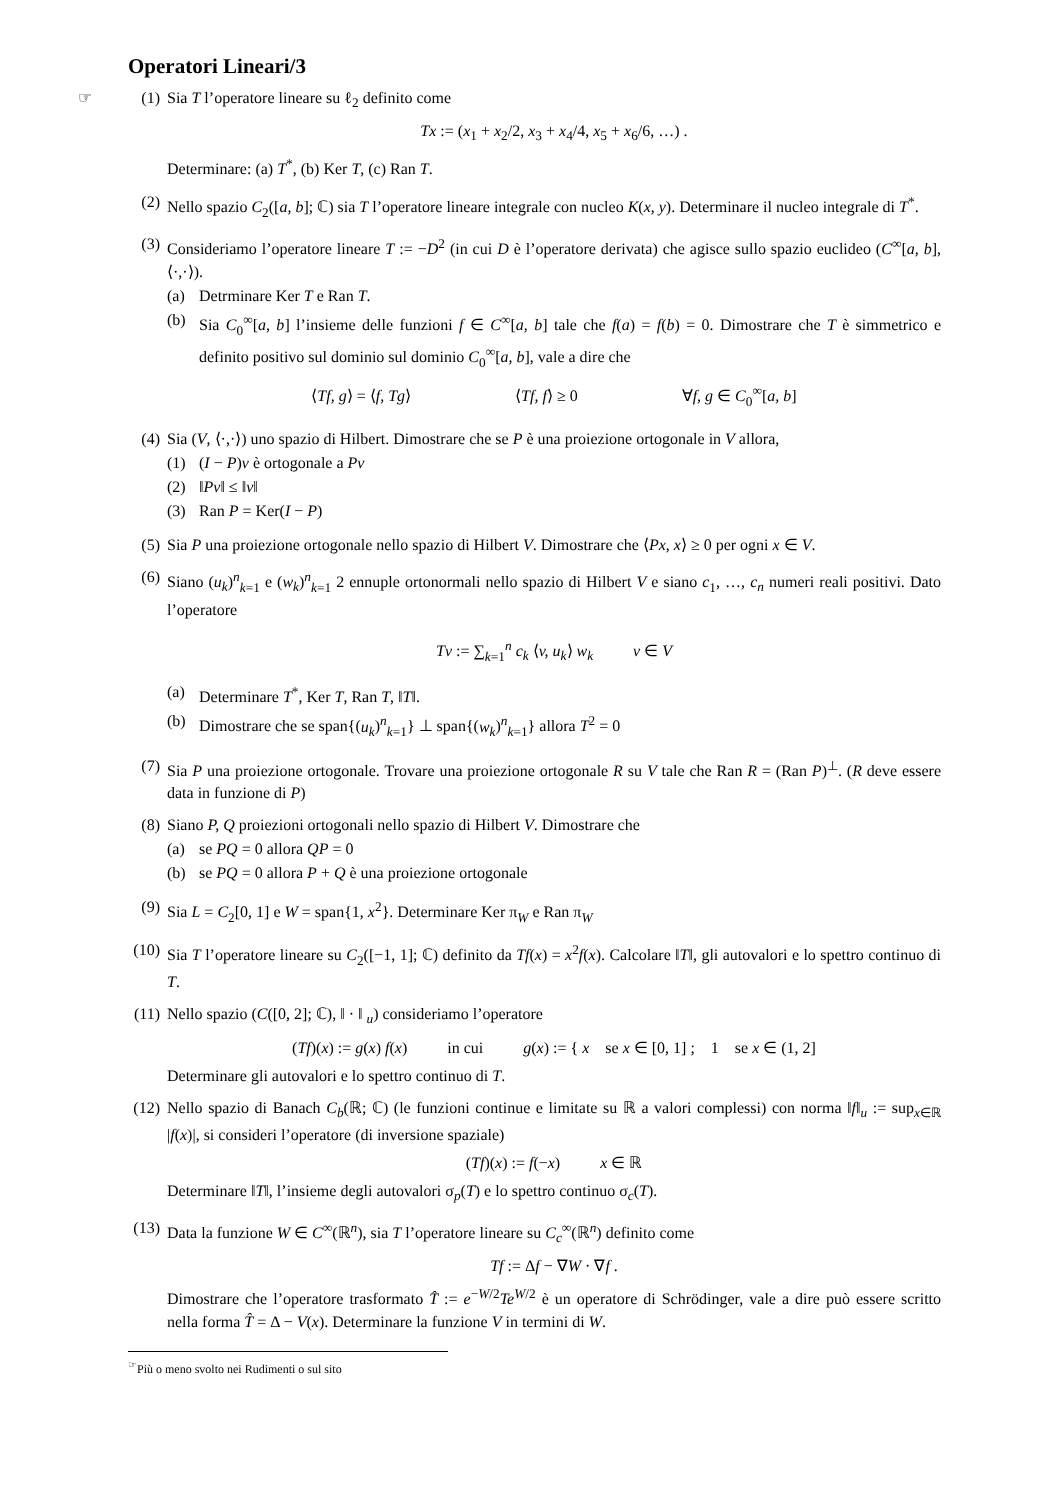Operatori Lineari/3
☞ (1)
Sia T l’operatore lineare su ℓ<sub>2</sub> definito come
Tx := (x<sub>1</sub> + x<sub>2</sub>/2, x<sub>3</sub> + x<sub>4</sub>/4, x<sub>5</sub> + x<sub>6</sub>/6, …) .
Determinare: (a) T<sup>*</sup>, (b) Ker T, (c) Ran T.
(2) Nello spazio C<sub>2</sub>([a, b]; ℂ) sia T l’operatore lineare integrale con nucleo K(x, y). Determinare il nucleo integrale di T<sup>*</sup>.
(3) Consideriamo l’operatore lineare T := −D<sup>2</sup> (in cui D è l’operatore derivata) che agisce sullo spazio euclideo (C<sup>∞</sup>[a, b], ⟨·,·⟩).
(a) Detrminare Ker T e Ran T.
(b) Sia C<sub>0</sub><sup>∞</sup>[a, b] l’insieme delle funzioni f ∈ C<sup>∞</sup>[a, b] tale che f(a) = f(b) = 0. Dimostrare che T è simmetrico e definito positivo sul dominio sul dominio C<sub>0</sub><sup>∞</sup>[a, b], vale a dire che
⟨Tf, g⟩ = ⟨f, Tg⟩        ⟨Tf, f⟩ ≥ 0        ∀f, g ∈ C<sub>0</sub><sup>∞</sup>[a, b]
(4) Sia (V, ⟨·,·⟩) uno spazio di Hilbert. Dimostrare che se P è una proiezione ortogonale in V allora,
(1) (I − P)v è ortogonale a Pv
(2) ‖Pv‖ ≤ ‖v‖
(3) Ran P = Ker(I − P)
(5) Sia P una proiezione ortogonale nello spazio di Hilbert V. Dimostrare che ⟨Px, x⟩ ≥ 0 per ogni x ∈ V.
(6) Siano (u<sub>k</sub>)<sup>n</sup><sub>k=1</sub> e (w<sub>k</sub>)<sup>n</sup><sub>k=1</sub> 2 ennuple ortonormali nello spazio di Hilbert V e siano c<sub>1</sub>, …, c<sub>n</sub> numeri reali positivi. Dato l’operatore
Tv := ∑<sub>k=1</sub><sup>n</sup> c<sub>k</sub> ⟨v, u<sub>k</sub>⟩ w<sub>k</sub>    v ∈ V
(a) Determinare T<sup>*</sup>, Ker T, Ran T, ‖T‖.
(b) Dimostrare che se span{(u<sub>k</sub>)<sup>n</sup><sub>k=1</sub>} ⊥ span{(w<sub>k</sub>)<sup>n</sup><sub>k=1</sub>} allora T<sup>2</sup> = 0
(7) Sia P una proiezione ortogonale. Trovare una proiezione ortogonale R su V tale che Ran R = (Ran P)<sup>⊥</sup>. (R deve essere data in funzione di P)
(8) Siano P, Q proiezioni ortogonali nello spazio di Hilbert V. Dimostrare che
(a) se PQ = 0 allora QP = 0
(b) se PQ = 0 allora P + Q è una proiezione ortogonale
(9) Sia L = C<sub>2</sub>[0, 1] e W = span{1, x<sup>2</sup>}. Determinare Ker π<sub>W</sub> e Ran π<sub>W</sub>
(10)
Sia T l’operatore lineare su C<sub>2</sub>([−1, 1]; ℂ) definito da Tf(x) = x<sup>2</sup>f(x). Calcolare ‖T‖, gli autovalori e lo spettro continuo di T.
(11)
Nello spazio (C([0, 2]; ℂ), ‖ · ‖ <sub>u</sub>) consideriamo l’operatore
(Tf)(x) := g(x) f(x)    in cui    g(x) := { x   se x ∈ [0, 1] ;   1   se x ∈ (1, 2]
Determinare gli autovalori e lo spettro continuo di T.
(12)
Nello spazio di Banach C<sub>b</sub>(ℝ; ℂ) (le funzioni continue e limitate su ℝ a valori complessi) con norma ‖f‖<sub>u</sub> := sup<sub>x∈ℝ</sub> |f(x)|, si consideri l’operatore (di inversione spaziale)
(Tf)(x) := f(−x)    x ∈ ℝ
Determinare ‖T‖, l’insieme degli autovalori σ<sub>p</sub>(T) e lo spettro continuo σ<sub>c</sub>(T).
(13)
Data la funzione W ∈ C<sup>∞</sup>(ℝ<sup>n</sup>), sia T l’operatore lineare su C<sub>c</sub><sup>∞</sup>(ℝ<sup>n</sup>) definito come
Tf := Δf − ∇W · ∇f .
Dimostrare che l’operatore trasformato T̂ := e<sup>−W/2</sup>Te<sup>W/2</sup> è un operatore di Schrödinger, vale a dire può essere scritto nella forma T̂ = Δ − V(x). Determinare la funzione V in termini di W.
<sup>☞</sup>Più o meno svolto nei Rudimenti o sul sito